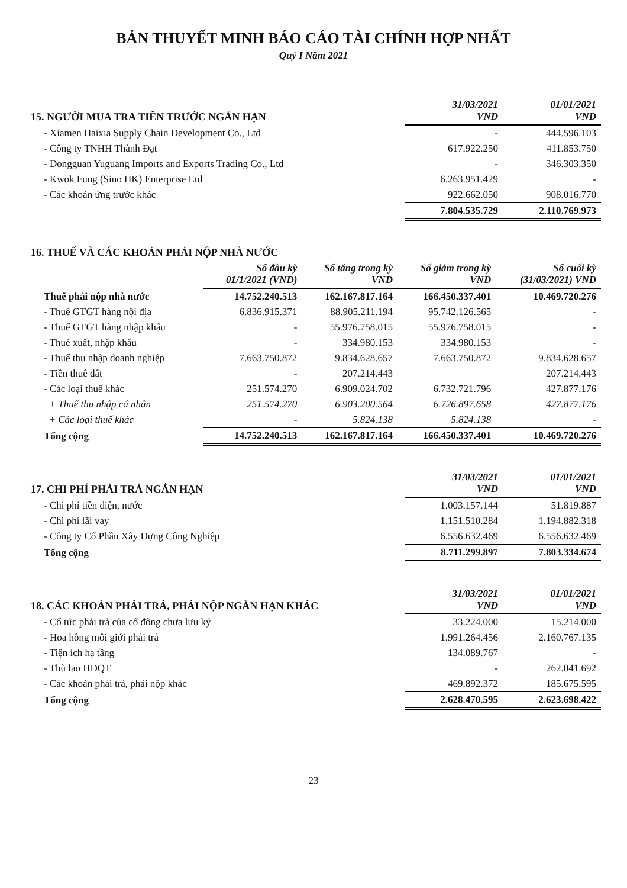BẢN THUYẾT MINH BÁO CÁO TÀI CHÍNH HỢP NHẤT
Quý I Năm 2021
| 15. NGƯỜI MUA TRA TIỀN TRƯỚC NGẮN HẠN | 31/03/2021 VND | 01/01/2021 VND |
| --- | --- | --- |
| - Xiamen Haixia Supply Chain Development Co., Ltd | - | 444.596.103 |
| - Công ty TNHH Thành Đạt | 617.922.250 | 411.853.750 |
| - Dongguan Yuguang Imports and Exports Trading Co., Ltd | - | 346.303.350 |
| - Kwok Fung (Sino HK) Enterprise Ltd | 6.263.951.429 | - |
| - Các khoản ứng trước khác | 922.662.050 | 908.016.770 |
| | 7.804.535.729 | 2.110.769.973 |
| 16. THUẾ VÀ CÁC KHOẢN PHẢI NỘP NHÀ NƯỚC | | | | |
| --- | --- | --- | --- | --- |
| | Số đầu kỳ 01/1/2021 (VND) | Số tăng trong kỳ VND | Số giảm trong kỳ VND | Số cuối kỳ (31/03/2021) VND |
| Thuế phải nộp nhà nước | 14.752.240.513 | 162.167.817.164 | 166.450.337.401 | 10.469.720.276 |
| - Thuế GTGT hàng nội địa | 6.836.915.371 | 88.905.211.194 | 95.742.126.565 | - |
| - Thuế GTGT hàng nhập khẩu | - | 55.976.758.015 | 55.976.758.015 | - |
| - Thuế xuất, nhập khẩu | - | 334.980.153 | 334.980.153 | - |
| - Thuế thu nhập doanh nghiệp | 7.663.750.872 | 9.834.628.657 | 7.663.750.872 | 9.834.628.657 |
| - Tiền thuê đất | - | 207.214.443 | | 207.214.443 |
| - Các loại thuế khác | 251.574.270 | 6.909.024.702 | 6.732.721.796 | 427.877.176 |
| + Thuế thu nhập cá nhân | 251.574.270 | 6.903.200.564 | 6.726.897.658 | 427.877.176 |
| + Các loại thuế khác | - | 5.824.138 | 5.824.138 | - |
| Tổng cộng | 14.752.240.513 | 162.167.817.164 | 166.450.337.401 | 10.469.720.276 |
| 17. CHI PHÍ PHẢI TRẢ NGẮN HẠN | 31/03/2021 VND | 01/01/2021 VND |
| --- | --- | --- |
| - Chi phí tiền điện, nước | 1.003.157.144 | 51.819.887 |
| - Chi phí lãi vay | 1.151.510.284 | 1.194.882.318 |
| - Công ty Cổ Phần Xây Dựng Công Nghiệp | 6.556.632.469 | 6.556.632.469 |
| Tổng cộng | 8.711.299.897 | 7.803.334.674 |
| 18. CÁC KHOẢN PHẢI TRẢ, PHẢI NỘP NGẮN HẠN KHÁC | 31/03/2021 VND | 01/01/2021 VND |
| --- | --- | --- |
| - Cổ tức phải trả của cổ đông chưa lưu ký | 33.224.000 | 15.214.000 |
| - Hoa hồng môi giới phải trả | 1.991.264.456 | 2.160.767.135 |
| - Tiện ích hạ tầng | 134.089.767 | - |
| - Thù lao HĐQT | - | 262.041.692 |
| - Các khoản phải trả, phải nộp khác | 469.892.372 | 185.675.595 |
| Tổng cộng | 2.628.470.595 | 2.623.698.422 |
23